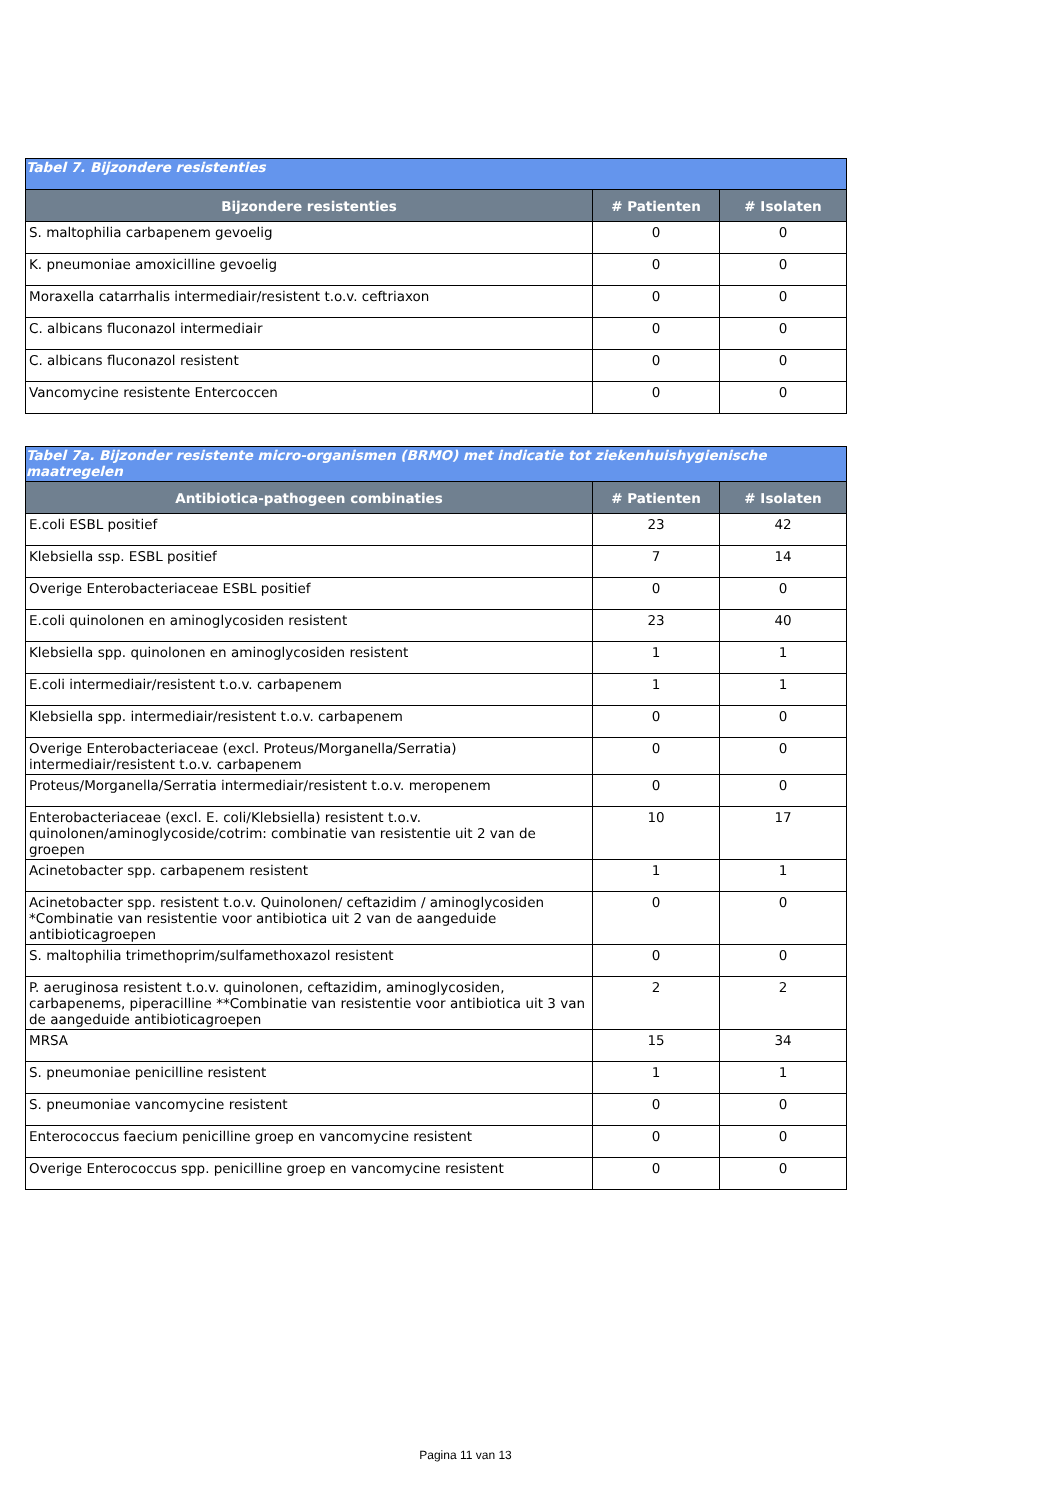| Tabel 7. Bijzondere resistenties | | |
| Bijzondere resistenties | # Patienten | # Isolaten |
| S. maltophilia carbapenem gevoelig | 0 | 0 |
| K. pneumoniae amoxicilline gevoelig | 0 | 0 |
| Moraxella catarrhalis intermediair/resistent t.o.v. ceftriaxon | 0 | 0 |
| C. albicans fluconazol intermediair | 0 | 0 |
| C. albicans fluconazol resistent | 0 | 0 |
| Vancomycine resistente Entercoccen | 0 | 0 |
| Tabel 7a. Bijzonder resistente micro-organismen (BRMO) met indicatie tot ziekenhuishygienische maatregelen | | |
| Antibiotica-pathogeen combinaties | # Patienten | # Isolaten |
| E.coli ESBL positief | 23 | 42 |
| Klebsiella ssp. ESBL positief | 7 | 14 |
| Overige Enterobacteriaceae ESBL positief | 0 | 0 |
| E.coli quinolonen en aminoglycosiden resistent | 23 | 40 |
| Klebsiella spp. quinolonen en aminoglycosiden resistent | 1 | 1 |
| E.coli intermediair/resistent t.o.v. carbapenem | 1 | 1 |
| Klebsiella spp. intermediair/resistent t.o.v. carbapenem | 0 | 0 |
| Overige Enterobacteriaceae (excl. Proteus/Morganella/Serratia) intermediair/resistent t.o.v. carbapenem | 0 | 0 |
| Proteus/Morganella/Serratia intermediair/resistent t.o.v. meropenem | 0 | 0 |
| Enterobacteriaceae (excl. E. coli/Klebsiella) resistent t.o.v. quinolonen/aminoglycoside/cotrim: combinatie van resistentie uit 2 van de groepen | 10 | 17 |
| Acinetobacter spp. carbapenem resistent | 1 | 1 |
| Acinetobacter spp. resistent t.o.v. Quinolonen/ ceftazidim / aminoglycosiden *Combinatie van resistentie voor antibiotica uit 2 van de aangeduide antibioticagroepen | 0 | 0 |
| S. maltophilia trimethoprim/sulfamethoxazol resistent | 0 | 0 |
| P. aeruginosa resistent t.o.v. quinolonen, ceftazidim, aminoglycosiden, carbapenems, piperacilline **Combinatie van resistentie voor antibiotica uit 3 van de aangeduide antibioticagroepen | 2 | 2 |
| MRSA | 15 | 34 |
| S. pneumoniae penicilline resistent | 1 | 1 |
| S. pneumoniae vancomycine resistent | 0 | 0 |
| Enterococcus faecium penicilline groep en vancomycine resistent | 0 | 0 |
| Overige Enterococcus spp. penicilline groep en vancomycine resistent | 0 | 0 |
Pagina 11 van 13